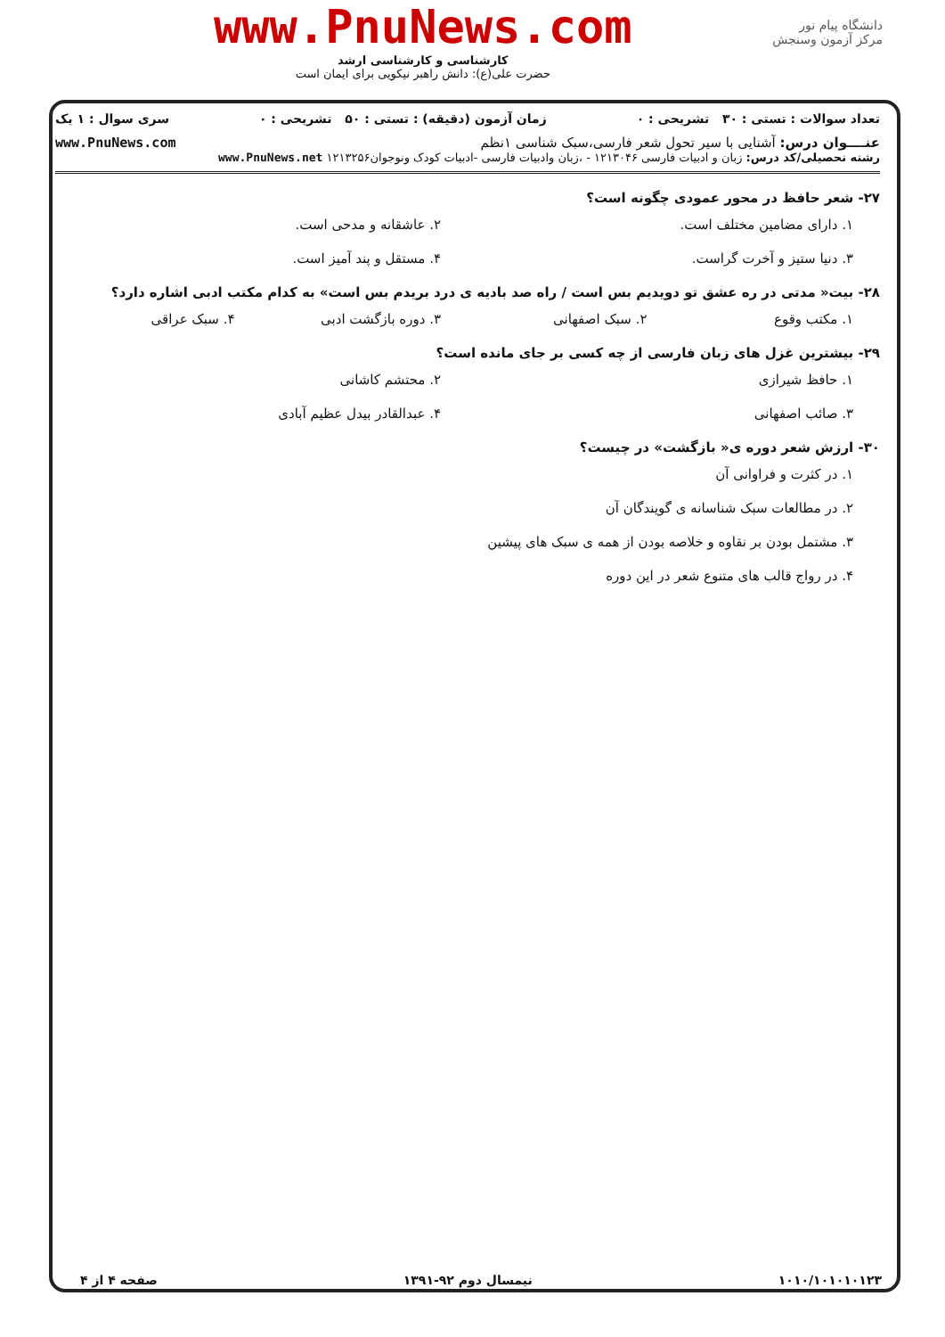www.PnuNews.com
کارشناسی و کارشناسی ارشد
حضرت علی(ع): دانش راهبر نیکویی برای ایمان است
دانشگاه پیام نور
مرکز آزمون وسنجش
تعداد سوالات : تستی : ۳۰ تشریحی : ۰ زمان آزمون (دقیقه) : تستی : ۵۰ تشریحی : ۰ سری سوال : ۱ یک
عنــــوان درس: آشنایی با سیر تحول شعر فارسی،سبک شناسی ۱نظم www.PnuNews.com
رشته تحصیلی/کد درس: زبان و ادبیات فارسی ۱۲۱۳۰۴۶ - ،زبان وادبیات فارسی -ادبیات کودک ونوجوان۱۲۱۳۲۵۶ www.PnuNews.net
۲۷- شعر حافظ در محور عمودی چگونه است؟
۱. دارای مضامین مختلف است. ۲. عاشقانه و مدحی است.
۳. دنیا ستیز و آخرت گراست. ۴. مستقل و پند آمیز است.
۲۸- بیت« مدتی در ره عشق تو دویدیم بس است / راه صد بادیه ی درد بریدم بس است» به کدام مکتب ادبی اشاره دارد؟
۱. مکتب وقوع ۲. سبک اصفهانی ۳. دوره بازگشت ادبی ۴. سبک عراقی
۲۹- بیشترین غزل های زبان فارسی از چه کسی بر جای مانده است؟
۱. حافظ شیرازی ۲. محتشم کاشانی
۳. صائب اصفهانی ۴. عبدالقادر بیدل عظیم آبادی
۳۰- ارزش شعر دوره ی« بازگشت» در چیست؟
۱. در کثرت و فراوانی آن
۲. در مطالعات سبک شناسانه ی گویندگان آن
۳. مشتمل بودن بر نقاوه و خلاصه بودن از همه ی سبک های پیشین
۴. در رواج قالب های متنوع شعر در این دوره
۱۰۱۰/۱۰۱۰۱۰۱۲۳ نیمسال دوم ۹۲-۱۳۹۱ صفحه ۴ از ۴